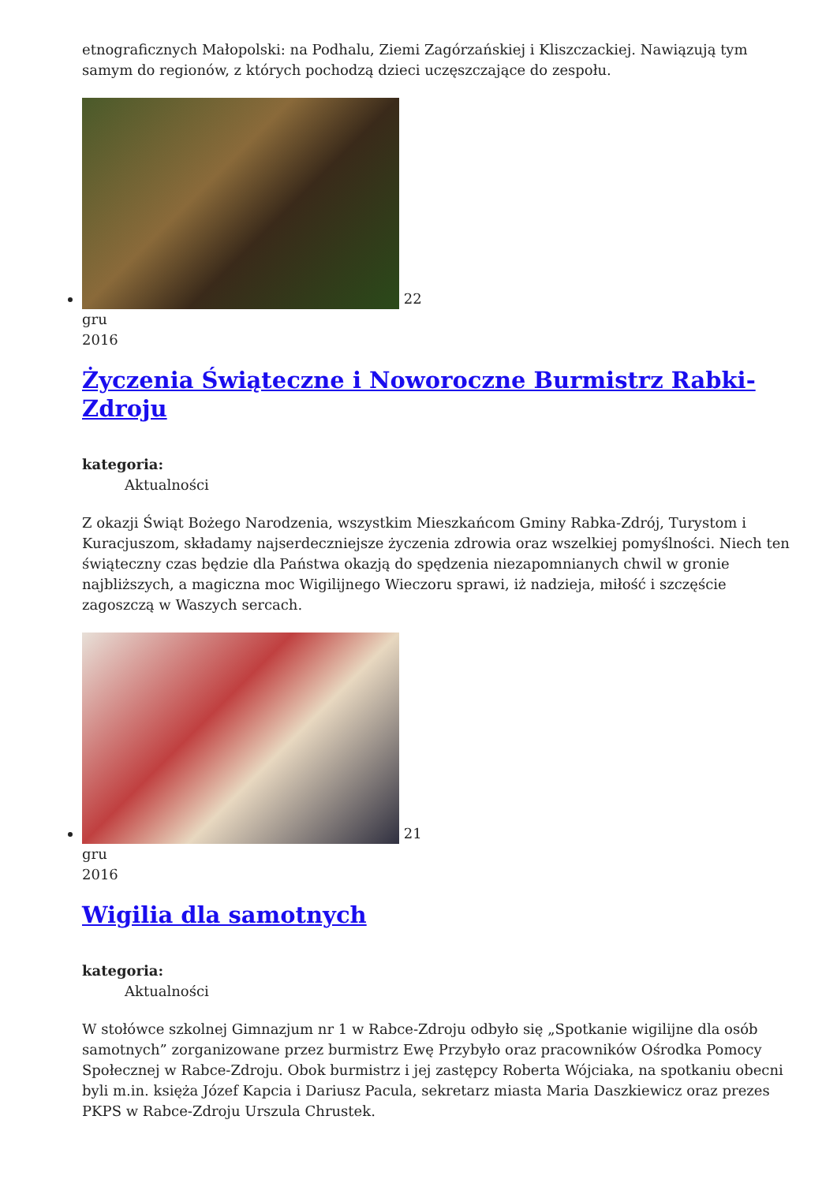etnograficznych Małopolski: na Podhalu, Ziemi Zagórzańskiej i Kliszczackiej. Nawiązują tym samym do regionów, z których pochodzą dzieci uczęszczające do zespołu.
22
gru
2016
Życzenia Świąteczne i Noworoczne Burmistrz Rabki-Zdroju
kategoria:
Aktualności
Z okazji Świąt Bożego Narodzenia, wszystkim Mieszkańcom Gminy Rabka-Zdrój, Turystom i Kuracjuszom, składamy najserdeczniejsze życzenia zdrowia oraz wszelkiej pomyślności. Niech ten świąteczny czas będzie dla Państwa okazją do spędzenia niezapomnianych chwil w gronie najbliższych, a magiczna moc Wigilijnego Wieczoru sprawi, iż nadzieja, miłość i szczęście zagoszczą w Waszych sercach.
21
gru
2016
Wigilia dla samotnych
kategoria:
Aktualności
W stołówce szkolnej Gimnazjum nr 1 w Rabce-Zdroju odbyło się „Spotkanie wigilijne dla osób samotnych” zorganizowane przez burmistrz Ewę Przybyło oraz pracowników Ośrodka Pomocy Społecznej w Rabce-Zdroju. Obok burmistrz i jej zastępcy Roberta Wójciaka, na spotkaniu obecni byli m.in. księża Józef Kapcia i Dariusz Pacula, sekretarz miasta Maria Daszkiewicz oraz prezes PKPS w Rabce-Zdroju Urszula Chrustek.